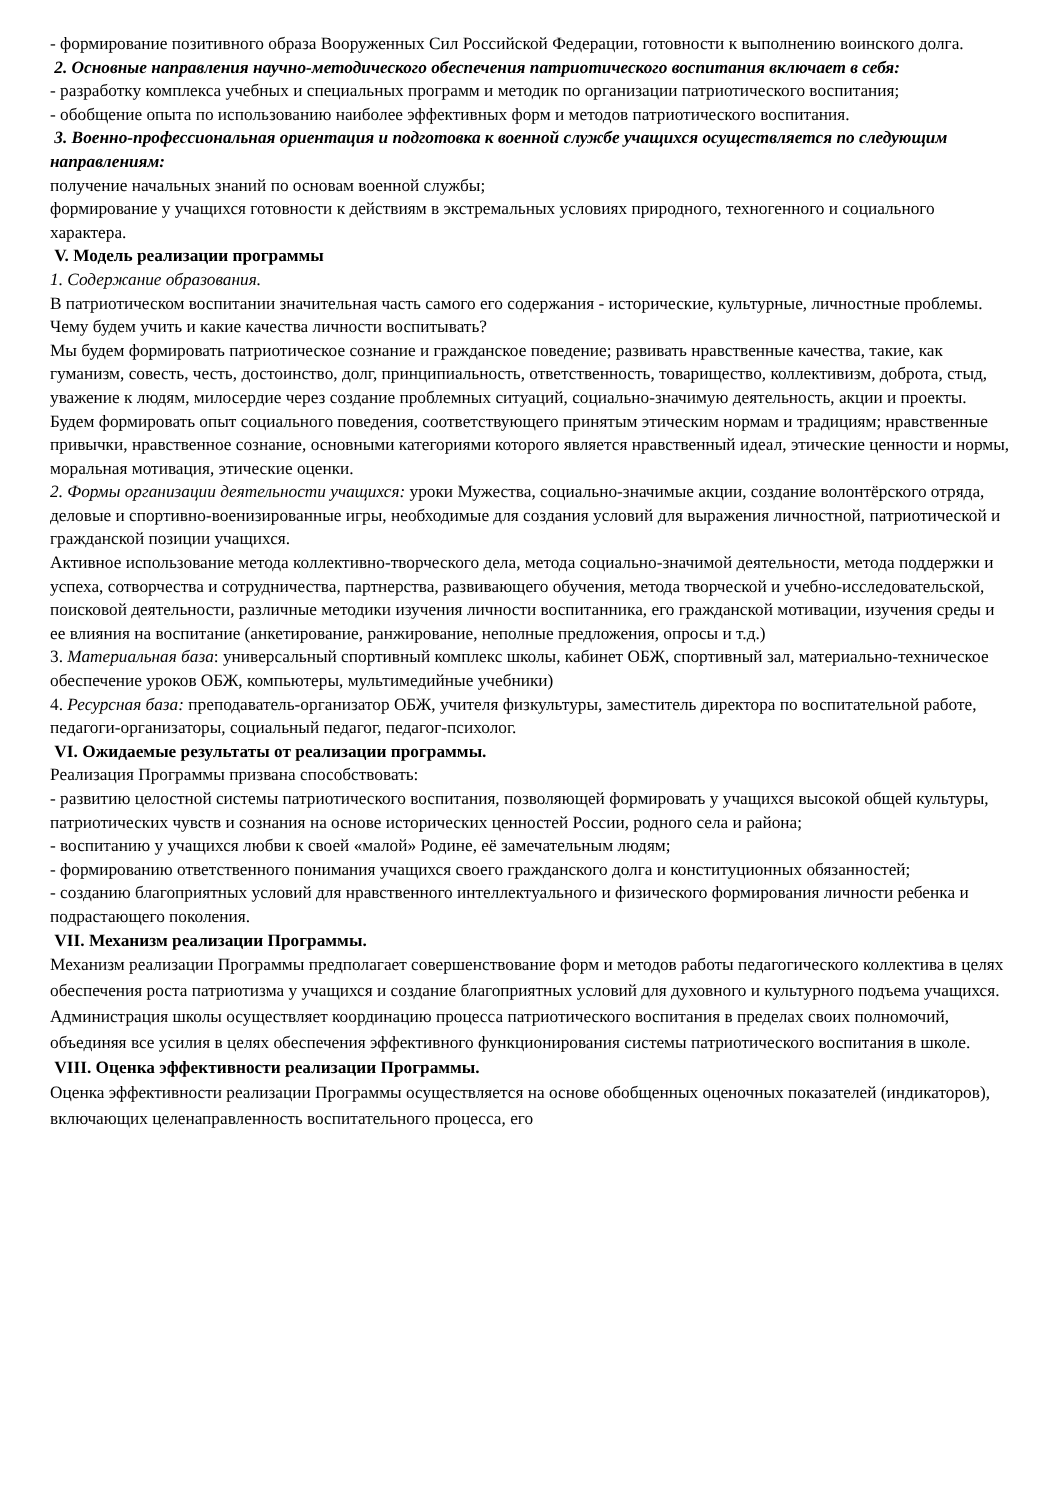- формирование позитивного образа Вооруженных Сил Российской Федерации, готовности к выполнению воинского долга.
2. Основные направления научно-методического обеспечения патриотического воспитания включает в себя:
- разработку комплекса учебных и специальных программ и методик по организации патриотического воспитания;
- обобщение опыта по использованию наиболее эффективных форм и методов патриотического воспитания.
3. Военно-профессиональная ориентация и подготовка к военной службе учащихся осуществляется по следующим направлениям:
получение начальных знаний по основам военной службы;
формирование у учащихся готовности к действиям в экстремальных условиях природного, техногенного и социального характера.
V. Модель реализации программы
1. Содержание образования.
В патриотическом воспитании значительная часть самого его содержания - исторические, культурные, личностные проблемы.
Чему будем учить и какие качества личности воспитывать?
Мы будем формировать патриотическое сознание и гражданское поведение; развивать нравственные качества, такие, как гуманизм, совесть, честь, достоинство, долг, принципиальность, ответственность, товарищество, коллективизм, доброта, стыд, уважение к людям, милосердие через создание проблемных ситуаций, социально-значимую деятельность, акции и проекты.
Будем формировать опыт социального поведения, соответствующего принятым этическим нормам и традициям; нравственные привычки, нравственное сознание, основными категориями которого является нравственный идеал, этические ценности и нормы, моральная мотивация, этические оценки.
2. Формы организации деятельности учащихся: уроки Мужества, социально-значимые акции, создание волонтёрского отряда, деловые и спортивно-военизированные игры, необходимые для создания условий для выражения личностной, патриотической и гражданской позиции учащихся.
Активное использование метода коллективно-творческого дела, метода социально-значимой деятельности, метода поддержки и успеха, сотворчества и сотрудничества, партнерства, развивающего обучения, метода творческой и учебно-исследовательской, поисковой деятельности, различные методики изучения личности воспитанника, его гражданской мотивации, изучения среды и ее влияния на воспитание (анкетирование, ранжирование, неполные предложения, опросы и т.д.)
3. Материальная база: универсальный спортивный комплекс школы, кабинет ОБЖ, спортивный зал, материально-техническое обеспечение уроков ОБЖ, компьютеры, мультимедийные учебники)
4. Ресурсная база: преподаватель-организатор ОБЖ, учителя физкультуры, заместитель директора по воспитательной работе, педагоги-организаторы, социальный педагог, педагог-психолог.
VI. Ожидаемые результаты от реализации программы.
Реализация Программы призвана способствовать:
- развитию целостной системы патриотического воспитания, позволяющей формировать у учащихся высокой общей культуры, патриотических чувств и сознания на основе исторических ценностей России, родного села и района;
- воспитанию у учащихся любви к своей «малой» Родине, её замечательным людям;
- формированию ответственного понимания учащихся своего гражданского долга и конституционных обязанностей;
- созданию благоприятных условий для нравственного интеллектуального и физического формирования личности ребенка и подрастающего поколения.
VII. Механизм реализации Программы.
Механизм реализации Программы предполагает совершенствование форм и методов работы педагогического коллектива в целях обеспечения роста патриотизма у учащихся и создание благоприятных условий для духовного и культурного подъема учащихся. Администрация школы осуществляет координацию процесса патриотического воспитания в пределах своих полномочий, объединяя все усилия в целях обеспечения эффективного функционирования системы патриотического воспитания в школе.
VIII. Оценка эффективности реализации Программы.
Оценка эффективности реализации Программы осуществляется на основе обобщенных оценочных показателей (индикаторов), включающих целенаправленность воспитательного процесса, его